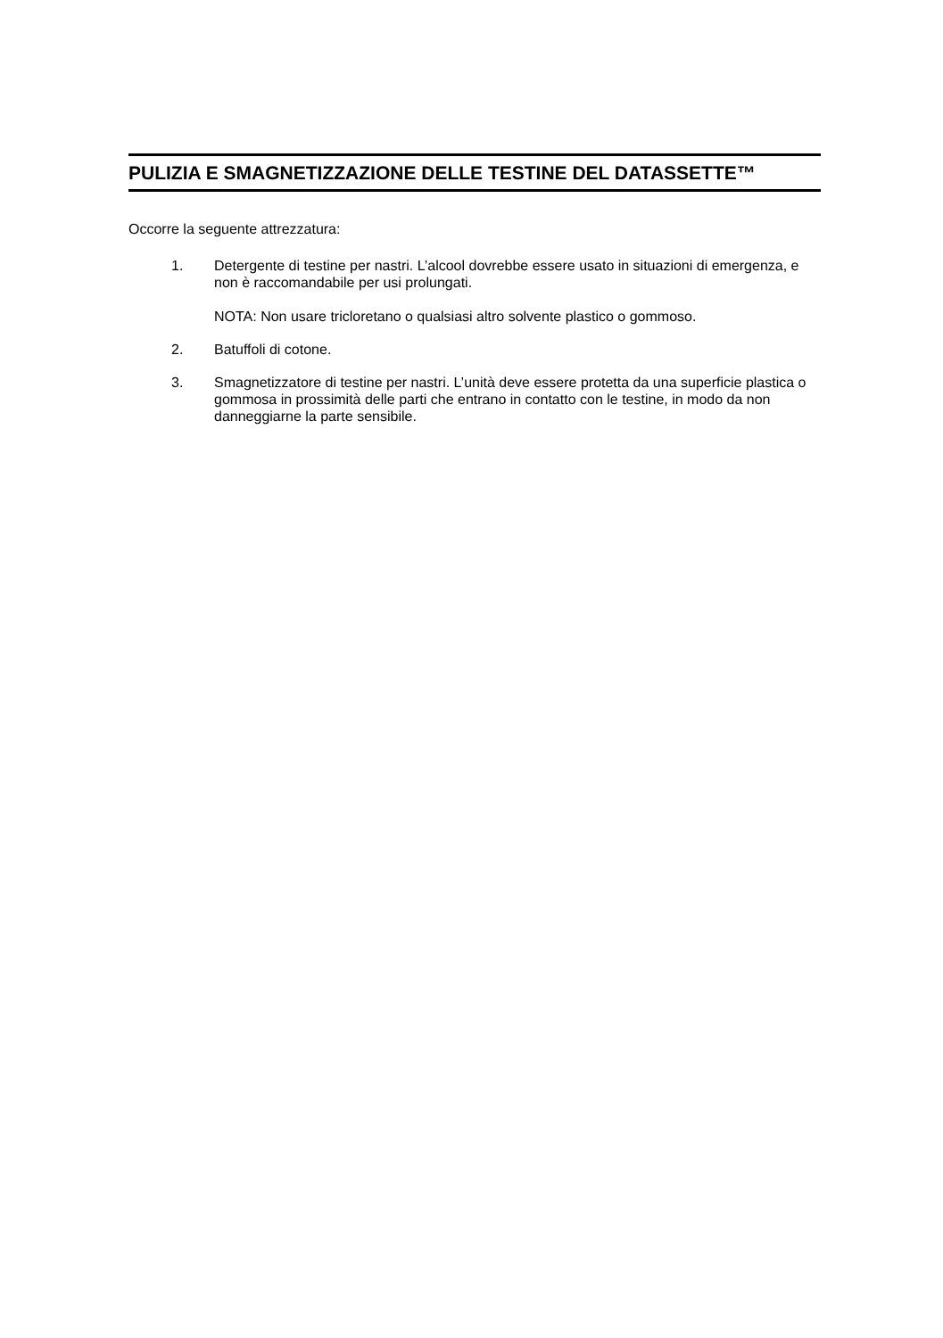PULIZIA E SMAGNETIZZAZIONE DELLE TESTINE DEL DATASSETTE™
Occorre la seguente attrezzatura:
1. Detergente di testine per nastri. L’alcool dovrebbe essere usato in situazioni di emergenza, e non è raccomandabile per usi prolungati.
NOTA: Non usare tricloretano o qualsiasi altro solvente plastico o gommoso.
2. Batuffoli di cotone.
3. Smagnetizzatore di testine per nastri. L’unità deve essere protetta da una superficie plastica o gommosa in prossimità delle parti che entrano in contatto con le testine, in modo da non danneggiarne la parte sensibile.